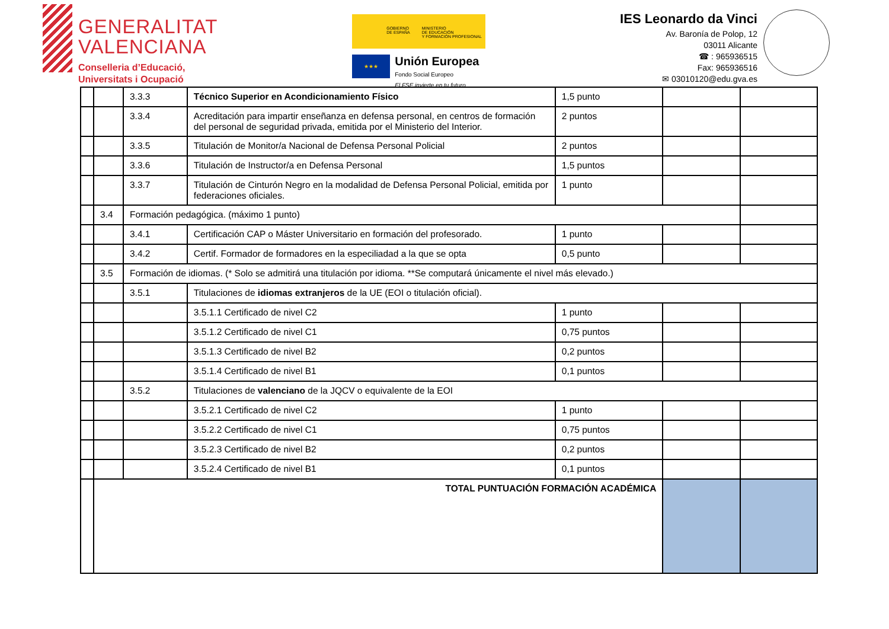GENERALITAT
VALENCIANA
Conselleria d’Educació,
Universitats i Ocupació
GOBIERNO
DE ESPAÑA MINISTERIO
DE EDUCACIÓN
Y FORMACIÓN PROFESIONAL
★★★
Unión Europea
Fondo Social Europeo
El FSE invierte en tu futuro
IES Leonardo da Vinci
Av. Baronía de Polop, 12
03011 Alicante
☎ : 965936515
Fax: 965936516
✉ 03010120@edu.gva.es
| | | 3.3.3 | Técnico Superior en Acondicionamiento Físico | 1,5 punto | | |
| | | 3.3.4 | Acreditación para impartir enseñanza en defensa personal, en centros de formación del personal de seguridad privada, emitida por el Ministerio del Interior. | 2 puntos | | |
| | | 3.3.5 | Titulación de Monitor/a Nacional de Defensa Personal Policial | 2 puntos | | |
| | | 3.3.6 | Titulación de Instructor/a en Defensa Personal | 1,5 puntos | | |
| | | 3.3.7 | Titulación de Cinturón Negro en la modalidad de Defensa Personal Policial, emitida por federaciones oficiales. | 1 punto | | |
| | 3.4 | Formación pedagógica. (máximo 1 punto) | | | | |
| | | 3.4.1 | Certificación CAP o Máster Universitario en formación del profesorado. | 1 punto | | |
| | | 3.4.2 | Certif. Formador de formadores en la especiliadad a la que se opta | 0,5 punto | | |
| | 3.5 | Formación de idiomas. (* Solo se admitirá una titulación por idioma. **Se computará únicamente el nivel más elevado.) | | | | |
| | | 3.5.1 | Titulaciones de idiomas extranjeros de la UE (EOI o titulación oficial). | | | |
| | | | 3.5.1.1 Certificado de nivel C2 | 1 punto | | |
| | | | 3.5.1.2 Certificado de nivel C1 | 0,75 puntos | | |
| | | | 3.5.1.3 Certificado de nivel B2 | 0,2 puntos | | |
| | | | 3.5.1.4 Certificado de nivel B1 | 0,1 puntos | | |
| | | 3.5.2 | Titulaciones de valenciano de la JQCV o equivalente de la EOI | | | |
| | | | 3.5.2.1 Certificado de nivel C2 | 1 punto | | |
| | | | 3.5.2.2 Certificado de nivel C1 | 0,75 puntos | | |
| | | | 3.5.2.3 Certificado de nivel B2 | 0,2 puntos | | |
| | | | 3.5.2.4 Certificado de nivel B1 | 0,1 puntos | | |
| | TOTAL PUNTUACIÓN FORMACIÓN ACADÉMICA | | | | | |